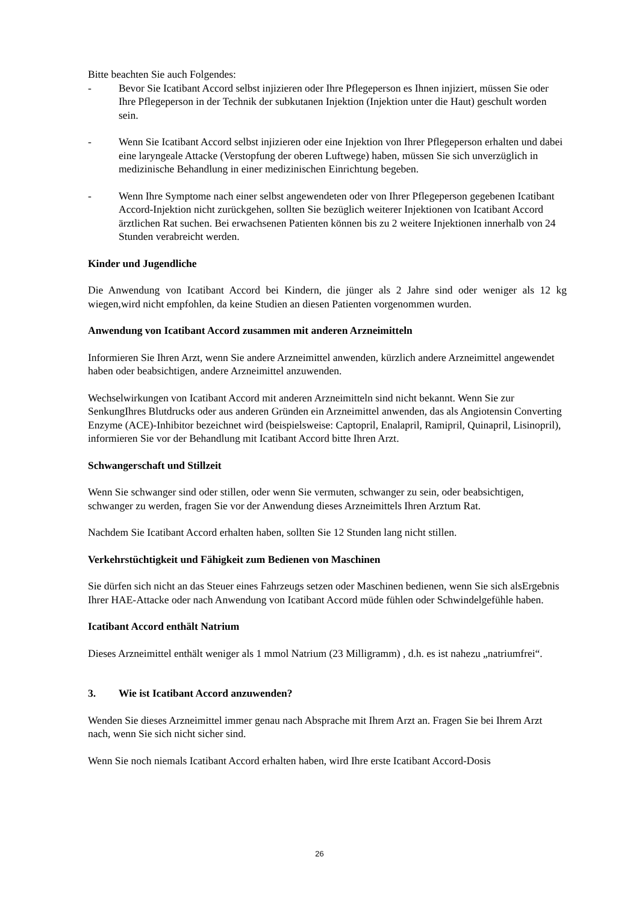Bitte beachten Sie auch Folgendes:
- Bevor Sie Icatibant Accord selbst injizieren oder Ihre Pflegeperson es Ihnen injiziert, müssen Sie oder Ihre Pflegeperson in der Technik der subkutanen Injektion (Injektion unter die Haut) geschult worden sein.
- Wenn Sie Icatibant Accord selbst injizieren oder eine Injektion von Ihrer Pflegeperson erhalten und dabei eine laryngeale Attacke (Verstopfung der oberen Luftwege) haben, müssen Sie sich unverzüglich in medizinische Behandlung in einer medizinischen Einrichtung begeben.
- Wenn Ihre Symptome nach einer selbst angewendeten oder von Ihrer Pflegeperson gegebenen Icatibant Accord-Injektion nicht zurückgehen, sollten Sie bezüglich weiterer Injektionen von Icatibant Accord ärztlichen Rat suchen. Bei erwachsenen Patienten können bis zu 2 weitere Injektionen innerhalb von 24 Stunden verabreicht werden.
Kinder und Jugendliche
Die Anwendung von Icatibant Accord bei Kindern, die jünger als 2 Jahre sind oder weniger als 12 kg wiegen,wird nicht empfohlen, da keine Studien an diesen Patienten vorgenommen wurden.
Anwendung von Icatibant Accord zusammen mit anderen Arzneimitteln
Informieren Sie Ihren Arzt, wenn Sie andere Arzneimittel anwenden, kürzlich andere Arzneimittel angewendet haben oder beabsichtigen, andere Arzneimittel anzuwenden.
Wechselwirkungen von Icatibant Accord mit anderen Arzneimitteln sind nicht bekannt. Wenn Sie zur SenkungIhres Blutdrucks oder aus anderen Gründen ein Arzneimittel anwenden, das als Angiotensin Converting Enzyme (ACE)-Inhibitor bezeichnet wird (beispielsweise: Captopril, Enalapril, Ramipril, Quinapril, Lisinopril), informieren Sie vor der Behandlung mit Icatibant Accord bitte Ihren Arzt.
Schwangerschaft und Stillzeit
Wenn Sie schwanger sind oder stillen, oder wenn Sie vermuten, schwanger zu sein, oder beabsichtigen, schwanger zu werden, fragen Sie vor der Anwendung dieses Arzneimittels Ihren Arztum Rat.
Nachdem Sie Icatibant Accord erhalten haben, sollten Sie 12 Stunden lang nicht stillen.
Verkehrstüchtigkeit und Fähigkeit zum Bedienen von Maschinen
Sie dürfen sich nicht an das Steuer eines Fahrzeugs setzen oder Maschinen bedienen, wenn Sie sich alsErgebnis Ihrer HAE-Attacke oder nach Anwendung von Icatibant Accord müde fühlen oder Schwindelgefühle haben.
Icatibant Accord enthält Natrium
Dieses Arzneimittel enthält weniger als 1 mmol Natrium (23 Milligramm) , d.h. es ist nahezu „natriumfrei“.
3. Wie ist Icatibant Accord anzuwenden?
Wenden Sie dieses Arzneimittel immer genau nach Absprache mit Ihrem Arzt an. Fragen Sie bei Ihrem Arzt nach, wenn Sie sich nicht sicher sind.
Wenn Sie noch niemals Icatibant Accord erhalten haben, wird Ihre erste Icatibant Accord-Dosis
26